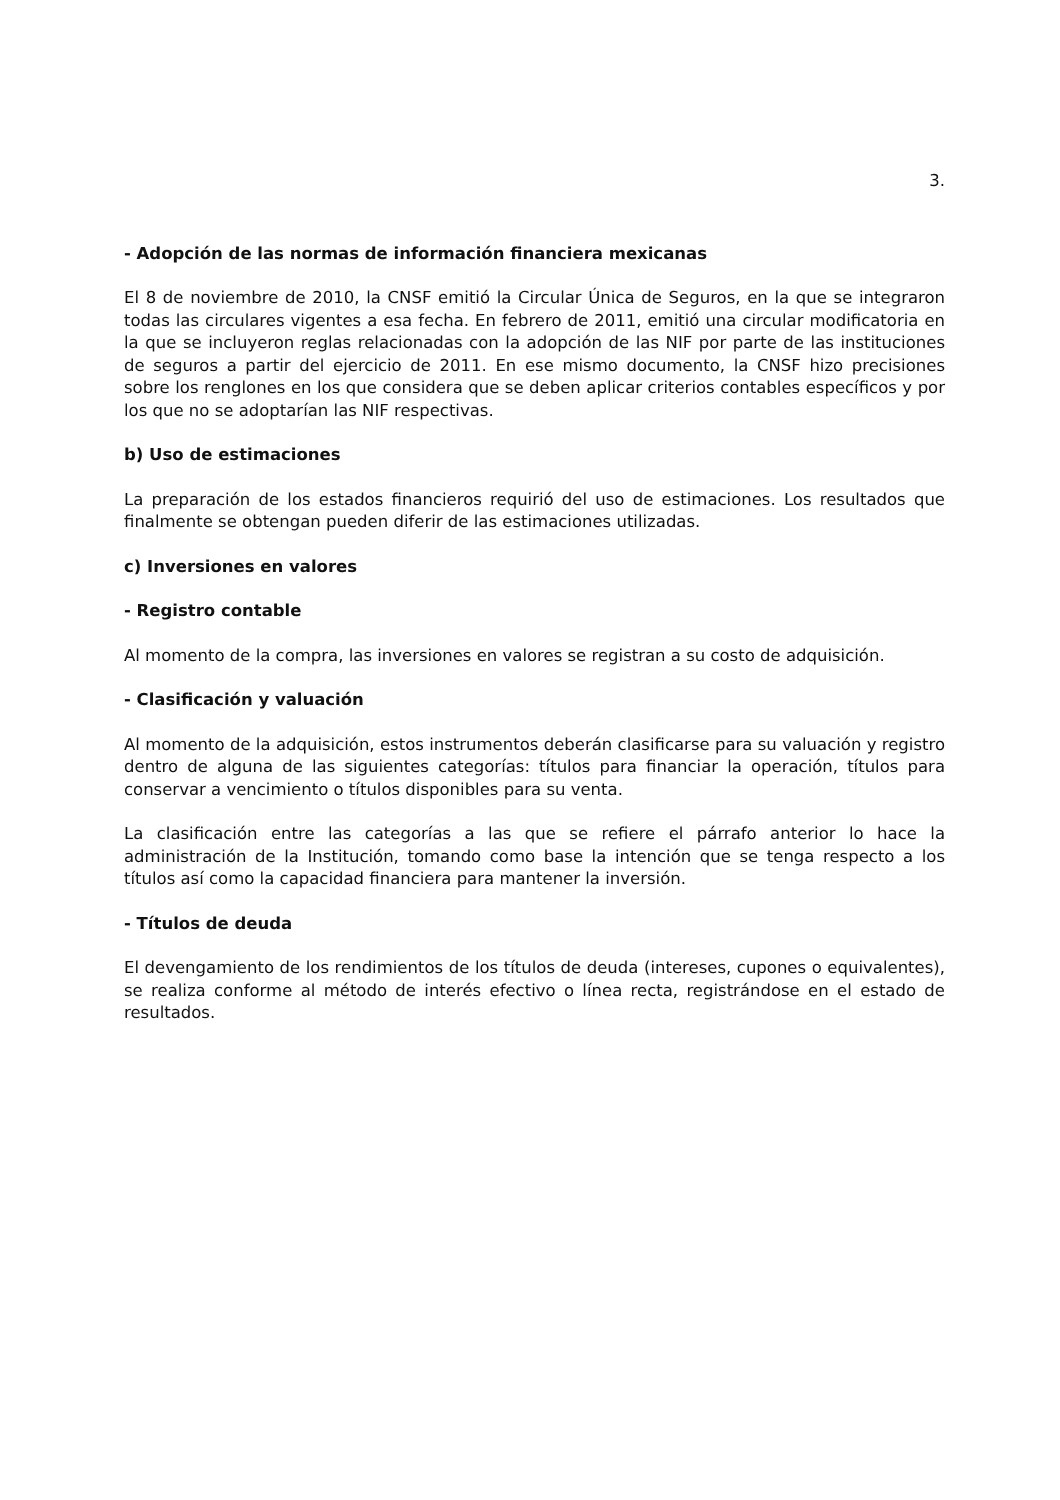3.
- Adopción de las normas de información financiera mexicanas
El 8 de noviembre de 2010, la CNSF emitió la Circular Única de Seguros, en la que se integraron todas las circulares vigentes a esa fecha. En febrero de 2011, emitió una circular modificatoria en la que se incluyeron reglas relacionadas con la adopción de las NIF por parte de las instituciones de seguros a partir del ejercicio de 2011. En ese mismo documento, la CNSF hizo precisiones sobre los renglones en los que considera que se deben aplicar criterios contables específicos y por los que no se adoptarían las NIF respectivas.
b) Uso de estimaciones
La preparación de los estados financieros requirió del uso de estimaciones. Los resultados que finalmente se obtengan pueden diferir de las estimaciones utilizadas.
c) Inversiones en valores
- Registro contable
Al momento de la compra, las inversiones en valores se registran a su costo de adquisición.
- Clasificación y valuación
Al momento de la adquisición, estos instrumentos deberán clasificarse para su valuación y registro dentro de alguna de las siguientes categorías: títulos para financiar la operación, títulos para conservar a vencimiento o títulos disponibles para su venta.
La clasificación entre las categorías a las que se refiere el párrafo anterior lo hace la administración de la Institución, tomando como base la intención que se tenga respecto a los títulos así como la capacidad financiera para mantener la inversión.
- Títulos de deuda
El devengamiento de los rendimientos de los títulos de deuda (intereses, cupones o equivalentes), se realiza conforme al método de interés efectivo o línea recta, registrándose en el estado de resultados.